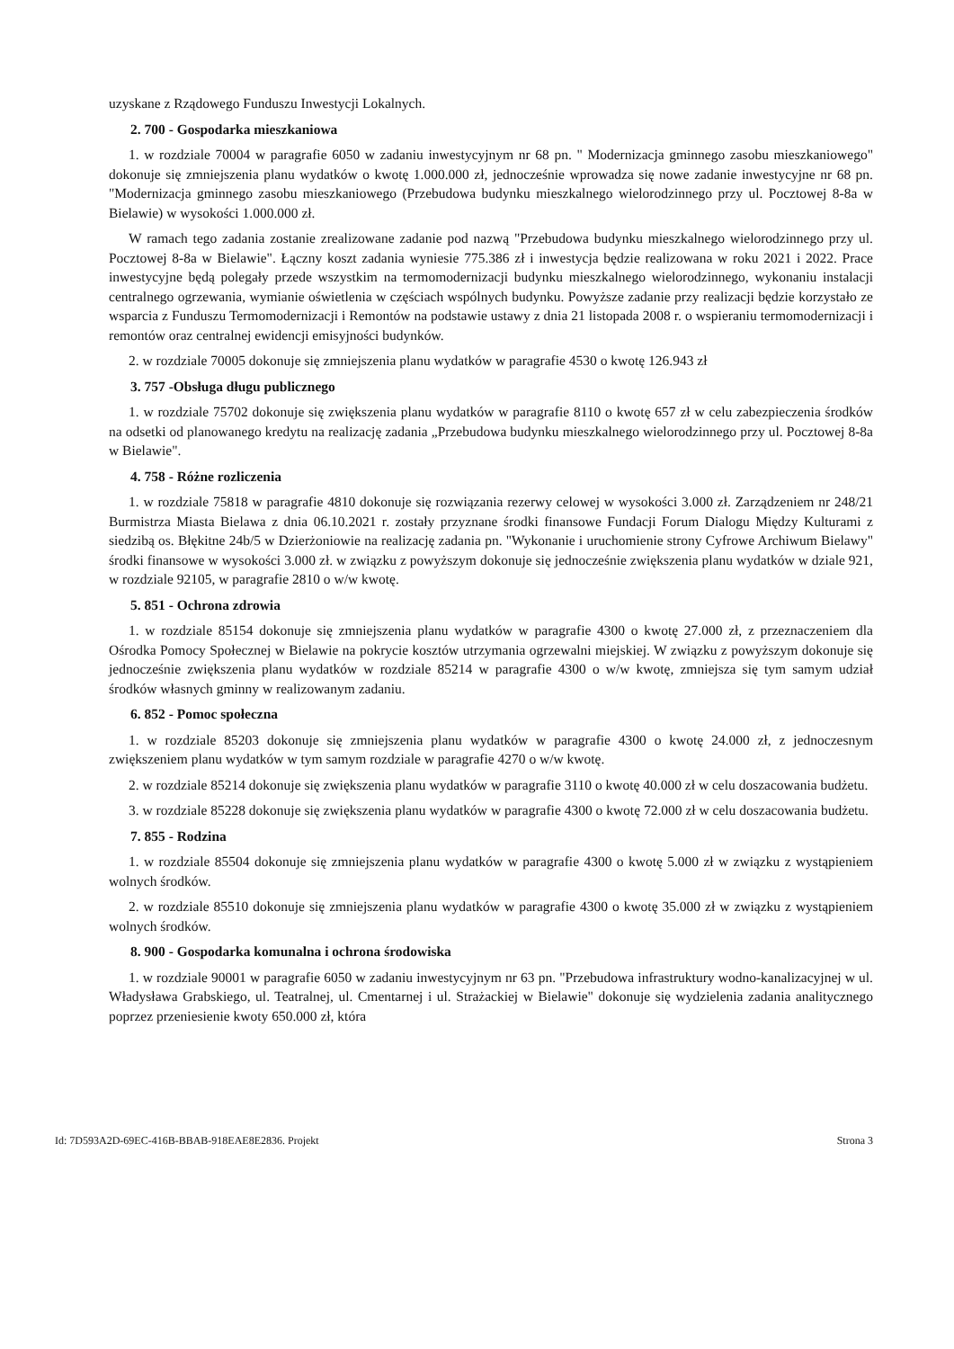uzyskane z Rządowego Funduszu Inwestycji Lokalnych.
2. 700 - Gospodarka mieszkaniowa
1. w rozdziale 70004 w paragrafie 6050 w zadaniu inwestycyjnym nr 68 pn. " Modernizacja gminnego zasobu mieszkaniowego" dokonuje się zmniejszenia planu wydatków o kwotę 1.000.000 zł, jednocześnie wprowadza się nowe zadanie inwestycyjne nr 68 pn. "Modernizacja gminnego zasobu mieszkaniowego (Przebudowa budynku mieszkalnego wielorodzinnego przy ul. Pocztowej 8-8a w Bielawie) w wysokości 1.000.000 zł.
W ramach tego zadania zostanie zrealizowane zadanie pod nazwą "Przebudowa budynku mieszkalnego wielorodzinnego przy ul. Pocztowej 8-8a w Bielawie". Łączny koszt zadania wyniesie 775.386 zł i inwestycja będzie realizowana w roku 2021 i 2022. Prace inwestycyjne będą polegały przede wszystkim na termomodernizacji budynku mieszkalnego wielorodzinnego, wykonaniu instalacji centralnego ogrzewania, wymianie oświetlenia w częściach wspólnych budynku. Powyższe zadanie przy realizacji będzie korzystało ze wsparcia z Funduszu Termomodernizacji i Remontów na podstawie ustawy z dnia 21 listopada 2008 r. o wspieraniu termomodernizacji i remontów oraz centralnej ewidencji emisyjności budynków.
2. w rozdziale 70005 dokonuje się zmniejszenia planu wydatków w paragrafie 4530 o kwotę 126.943 zł
3. 757 -Obsługa długu publicznego
1. w rozdziale 75702 dokonuje się zwiększenia planu wydatków w paragrafie 8110 o kwotę 657 zł w celu zabezpieczenia środków na odsetki od planowanego kredytu na realizację zadania „Przebudowa budynku mieszkalnego wielorodzinnego przy ul. Pocztowej 8-8a w Bielawie".
4. 758 - Różne rozliczenia
1. w rozdziale 75818 w paragrafie 4810 dokonuje się rozwiązania rezerwy celowej w wysokości 3.000 zł. Zarządzeniem nr 248/21 Burmistrza Miasta Bielawa z dnia 06.10.2021 r. zostały przyznane środki finansowe Fundacji Forum Dialogu Między Kulturami z siedzibą os. Błękitne 24b/5 w Dzierżoniowie na realizację zadania pn. "Wykonanie i uruchomienie strony Cyfrowe Archiwum Bielawy" środki finansowe w wysokości 3.000 zł. w związku z powyższym dokonuje się jednocześnie zwiększenia planu wydatków w dziale 921, w rozdziale 92105, w paragrafie 2810 o w/w kwotę.
5. 851 - Ochrona zdrowia
1. w rozdziale 85154 dokonuje się zmniejszenia planu wydatków w paragrafie 4300 o kwotę 27.000 zł, z przeznaczeniem dla Ośrodka Pomocy Społecznej w Bielawie na pokrycie kosztów utrzymania ogrzewalni miejskiej. W związku z powyższym dokonuje się jednocześnie zwiększenia planu wydatków w rozdziale 85214 w paragrafie 4300 o w/w kwotę, zmniejsza się tym samym udział środków własnych gminny w realizowanym zadaniu.
6. 852 - Pomoc społeczna
1. w rozdziale 85203 dokonuje się zmniejszenia planu wydatków w paragrafie 4300 o kwotę 24.000 zł, z jednoczesnym zwiększeniem planu wydatków w tym samym rozdziale w paragrafie 4270 o w/w kwotę.
2. w rozdziale 85214 dokonuje się zwiększenia planu wydatków w paragrafie 3110 o kwotę 40.000 zł w celu doszacowania budżetu.
3. w rozdziale 85228 dokonuje się zwiększenia planu wydatków w paragrafie 4300 o kwotę 72.000 zł w celu doszacowania budżetu.
7. 855 - Rodzina
1. w rozdziale 85504 dokonuje się zmniejszenia planu wydatków w paragrafie 4300 o kwotę 5.000 zł w związku z wystąpieniem wolnych środków.
2. w rozdziale 85510 dokonuje się zmniejszenia planu wydatków w paragrafie 4300 o kwotę 35.000 zł w związku z wystąpieniem wolnych środków.
8. 900 - Gospodarka komunalna i ochrona środowiska
1. w rozdziale 90001 w paragrafie 6050 w zadaniu inwestycyjnym nr 63 pn. "Przebudowa infrastruktury wodno-kanalizacyjnej w ul. Władysława Grabskiego, ul. Teatralnej, ul. Cmentarnej i ul. Strażackiej w Bielawie" dokonuje się wydzielenia zadania analitycznego poprzez przeniesienie kwoty 650.000 zł, która
Id: 7D593A2D-69EC-416B-BBAB-918EAE8E2836. Projekt Strona 3